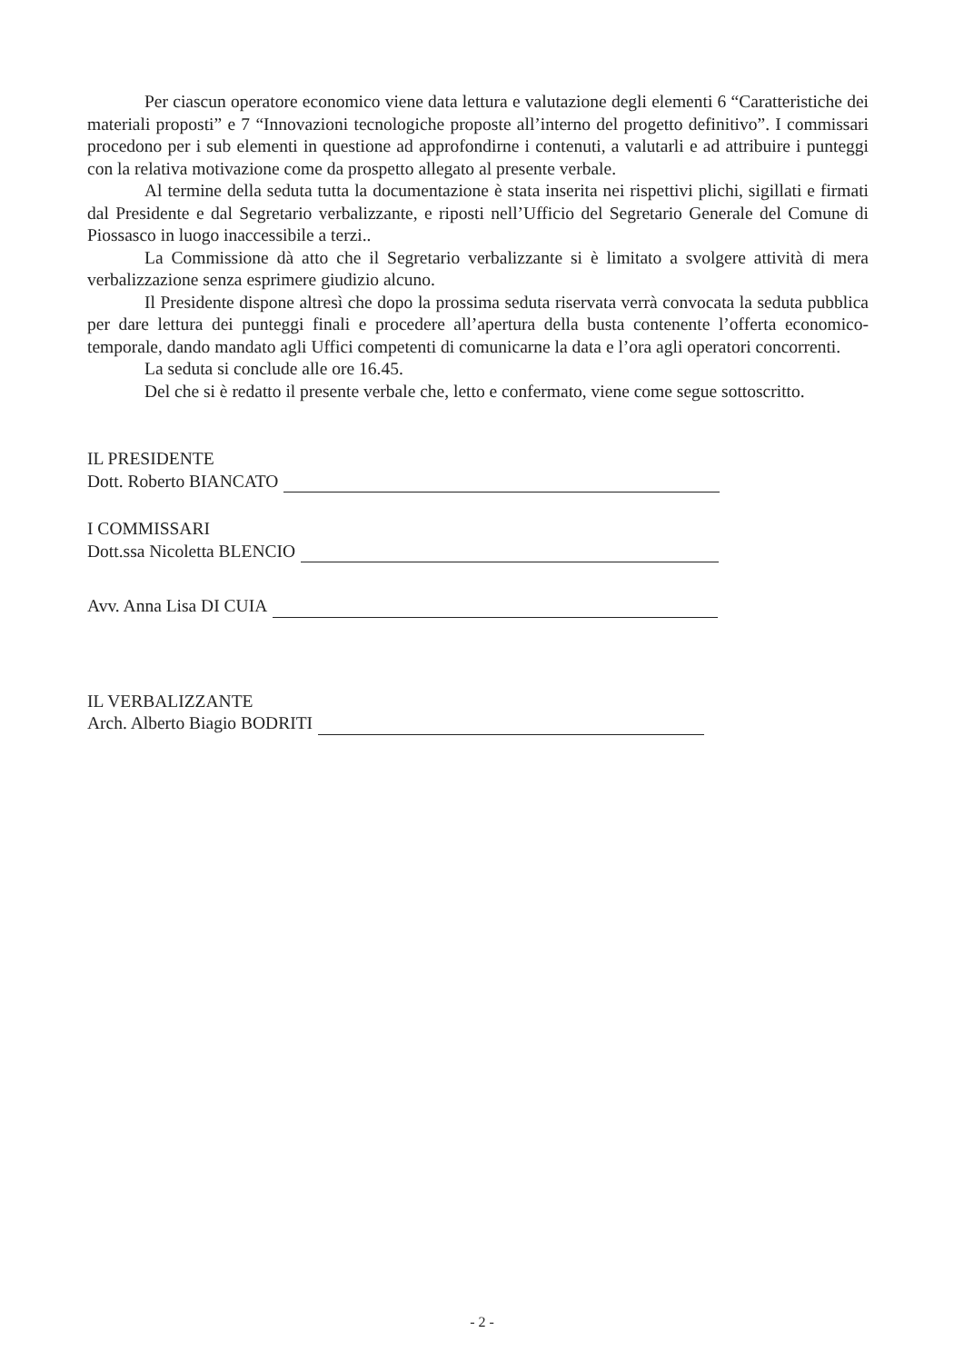Per ciascun operatore economico viene data lettura e valutazione degli elementi 6 “Caratteristiche dei materiali proposti” e 7 “Innovazioni tecnologiche proposte all’interno del progetto definitivo”. I commissari procedono per i sub elementi in questione ad approfondirne i contenuti, a valutarli e ad attribuire i punteggi con la relativa motivazione come da prospetto allegato al presente verbale.
Al termine della seduta tutta la documentazione è stata inserita nei rispettivi plichi, sigillati e firmati dal Presidente e dal Segretario verbalizzante, e riposti nell’Ufficio del Segretario Generale del Comune di Piossasco in luogo inaccessibile a terzi..
La Commissione dà atto che il Segretario verbalizzante si è limitato a svolgere attività di mera verbalizzazione senza esprimere giudizio alcuno.
Il Presidente dispone altresì che dopo la prossima seduta riservata verrà convocata la seduta pubblica per dare lettura dei punteggi finali e procedere all’apertura della busta contenente l’offerta economico-temporale, dando mandato agli Uffici competenti di comunicarne la data e l’ora agli operatori concorrenti.
La seduta si conclude alle ore 16.45.
Del che si è redatto il presente verbale che, letto e confermato, viene come segue sottoscritto.
IL PRESIDENTE
Dott. Roberto BIANCATO
I COMMISSARI
Dott.ssa Nicoletta BLENCIO
Avv. Anna Lisa DI CUIA
IL VERBALIZZANTE
Arch. Alberto Biagio BODRITI
- 2 -